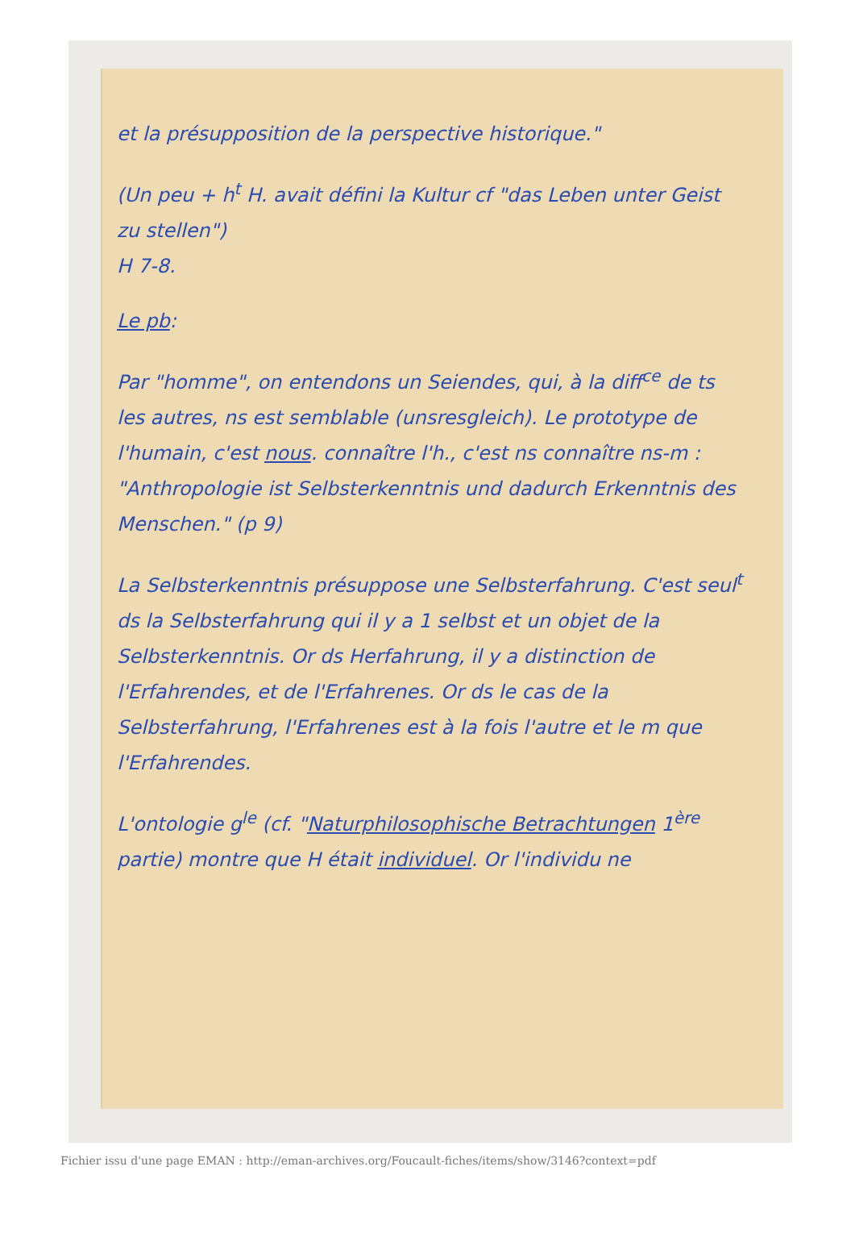et la présupposition de la perspective historique."
(Un peu + h<sup>t</sup> H. avait défini la Kultur cf "das Leben unter Geist zu stellen")
H 7-8.
Le pb:
Par "homme", on entendons un Seiendes, qui, à la diff<sup>ce</sup> de ts les autres, ns est semblable (unsresgleich). Le prototype de l'humain, c'est nous. connaître l'h., c'est ns connaître ns-m : "Anthropologie ist Selbsterkenntnis und dadurch Erkenntnis des Menschen." (p 9)
La Selbsterkenntnis présuppose une Selbsterfahrung. C'est seul<sup>t</sup> ds la Selbsterfahrung qui il y a 1 selbst et un objet de la Selbsterkenntnis. Or ds Herfahrung, il y a distinction de l'Erfahrendes, et de l'Erfahrenes. Or ds le cas de la Selbsterfahrung, l'Erfahrenes est à la fois l'autre et le m que l'Erfahrendes.
L'ontologie g<sup>le</sup> (cf. "Naturphilosophische Betrachtungen 1<sup>ère</sup> partie) montre que H était individuel. Or l'individu ne
Fichier issu d'une page EMAN : http://eman-archives.org/Foucault-fiches/items/show/3146?context=pdf